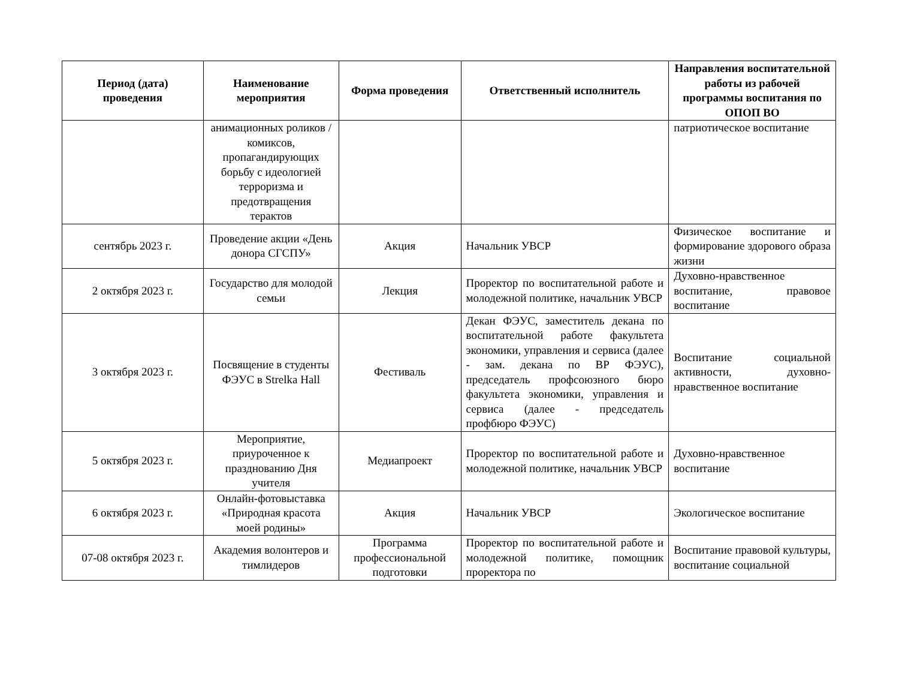| Период (дата) проведения | Наименование мероприятия | Форма проведения | Ответственный исполнитель | Направления воспитательной работы из рабочей программы воспитания по ОПОП ВО |
| --- | --- | --- | --- | --- |
| | анимационных роликов / комиксов, пропагандирующих борьбу с идеологией терроризма и предотвращения терактов | | | патриотическое воспитание |
| сентябрь 2023 г. | Проведение акции «День донора СГСПУ» | Акция | Начальник УВСР | Физическое воспитание и формирование здорового образа жизни |
| 2 октября 2023 г. | Государство для молодой семьи | Лекция | Проректор по воспитательной работе и молодежной политике, начальник УВСР | Духовно-нравственное воспитание, правовое воспитание |
| 3 октября 2023 г. | Посвящение в студенты ФЭУС в Strelka Hall | Фестиваль | Декан ФЭУС, заместитель декана по воспитательной работе факультета экономики, управления и сервиса (далее - зам. декана по ВР ФЭУС), председатель профсоюзного бюро факультета экономики, управления и сервиса (далее - председатель профбюро ФЭУС) | Воспитание социальной активности, духовно-нравственное воспитание |
| 5 октября 2023 г. | Мероприятие, приуроченное к празднованию Дня учителя | Медиапроект | Проректор по воспитательной работе и молодежной политике, начальник УВСР | Духовно-нравственное воспитание |
| 6 октября 2023 г. | Онлайн-фотовыставка «Природная красота моей родины» | Акция | Начальник УВСР | Экологическое воспитание |
| 07-08 октября 2023 г. | Академия волонтеров и тимлидеров | Программа профессиональной подготовки | Проректор по воспитательной работе и молодежной политике, помощник проректора по | Воспитание правовой культуры, воспитание социальной |